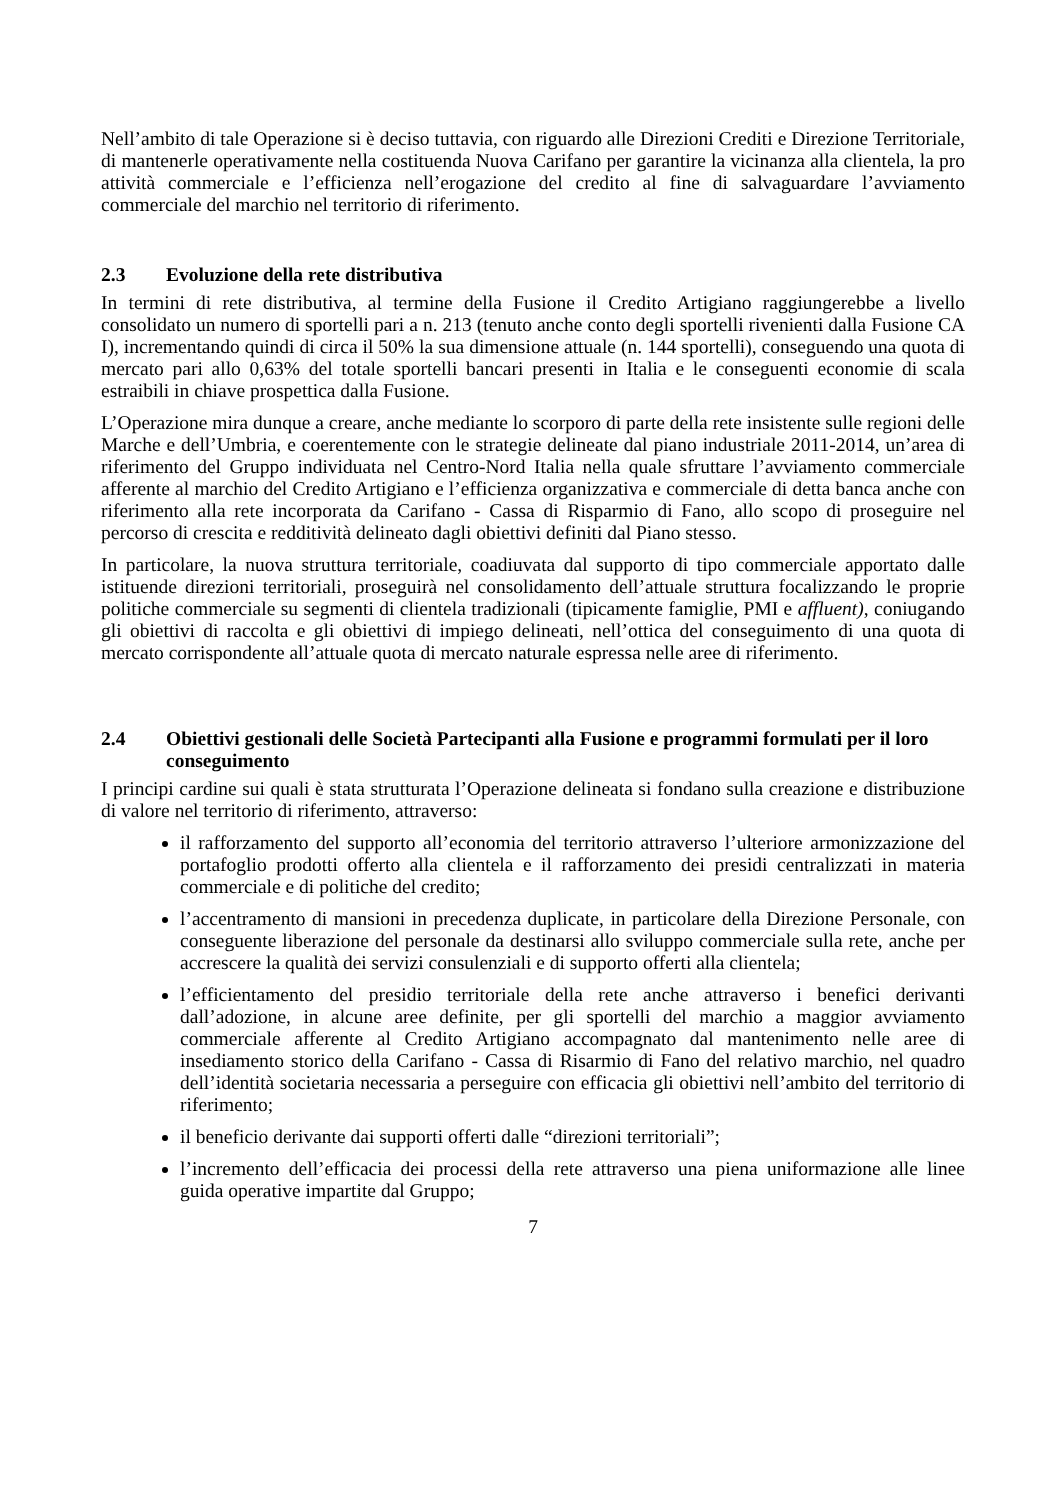Nell’ambito di tale Operazione si è deciso tuttavia, con riguardo alle Direzioni Crediti e Direzione Territoriale, di mantenerle operativamente nella costituenda Nuova Carifano per garantire la vicinanza alla clientela, la pro attività commerciale e l’efficienza nell’erogazione del credito al fine di salvaguardare l’avviamento commerciale del marchio nel territorio di riferimento.
2.3 Evoluzione della rete distributiva
In termini di rete distributiva, al termine della Fusione il Credito Artigiano raggiungerebbe a livello consolidato un numero di sportelli pari a n. 213 (tenuto anche conto degli sportelli rivenienti dalla Fusione CA I), incrementando quindi di circa il 50% la sua dimensione attuale (n. 144 sportelli), conseguendo una quota di mercato pari allo 0,63% del totale sportelli bancari presenti in Italia e le conseguenti economie di scala estraibili in chiave prospettica dalla Fusione.
L’Operazione mira dunque a creare, anche mediante lo scorporo di parte della rete insistente sulle regioni delle Marche e dell’Umbria, e coerentemente con le strategie delineate dal piano industriale 2011-2014, un’area di riferimento del Gruppo individuata nel Centro-Nord Italia nella quale sfruttare l’avviamento commerciale afferente al marchio del Credito Artigiano e l’efficienza organizzativa e commerciale di detta banca anche con riferimento alla rete incorporata da Carifano - Cassa di Risparmio di Fano, allo scopo di proseguire nel percorso di crescita e redditività delineato dagli obiettivi definiti dal Piano stesso.
In particolare, la nuova struttura territoriale, coadiuvata dal supporto di tipo commerciale apportato dalle istituende direzioni territoriali, proseguirà nel consolidamento dell’attuale struttura focalizzando le proprie politiche commerciale su segmenti di clientela tradizionali (tipicamente famiglie, PMI e affluent), coniugando gli obiettivi di raccolta e gli obiettivi di impiego delineati, nell’ottica del conseguimento di una quota di mercato corrispondente all’attuale quota di mercato naturale espressa nelle aree di riferimento.
2.4 Obiettivi gestionali delle Società Partecipanti alla Fusione e programmi formulati per il loro conseguimento
I principi cardine sui quali è stata strutturata l’Operazione delineata si fondano sulla creazione e distribuzione di valore nel territorio di riferimento, attraverso:
il rafforzamento del supporto all’economia del territorio attraverso l’ulteriore armonizzazione del portafoglio prodotti offerto alla clientela e il rafforzamento dei presidi centralizzati in materia commerciale e di politiche del credito;
l’accentramento di mansioni in precedenza duplicate, in particolare della Direzione Personale, con conseguente liberazione del personale da destinarsi allo sviluppo commerciale sulla rete, anche per accrescere la qualità dei servizi consulenziali e di supporto offerti alla clientela;
l’efficientamento del presidio territoriale della rete anche attraverso i benefici derivanti dall’adozione, in alcune aree definite, per gli sportelli del marchio a maggior avviamento commerciale afferente al Credito Artigiano accompagnato dal mantenimento nelle aree di insediamento storico della Carifano - Cassa di Risarmio di Fano del relativo marchio, nel quadro dell’identità societaria necessaria a perseguire con efficacia gli obiettivi nell’ambito del territorio di riferimento;
il beneficio derivante dai supporti offerti dalle “direzioni territoriali”;
l’incremento dell’efficacia dei processi della rete attraverso una piena uniformazione alle linee guida operative impartite dal Gruppo;
7